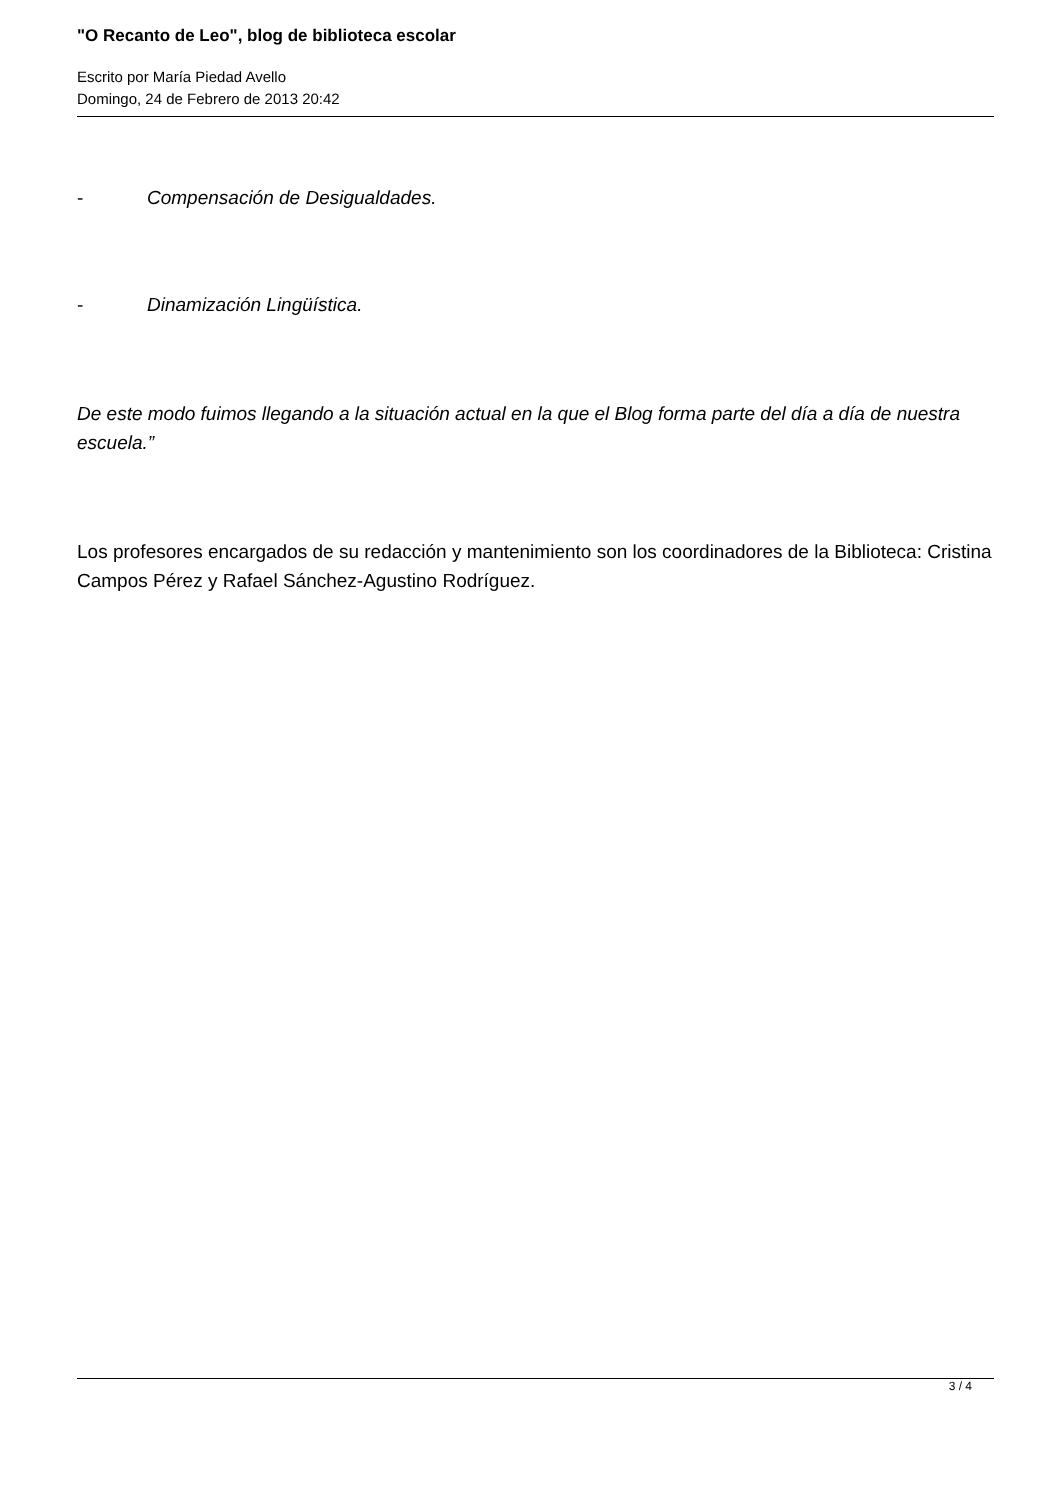"O Recanto de Leo", blog de biblioteca escolar
Escrito por María Piedad Avello
Domingo, 24 de Febrero de 2013 20:42
- Compensación de Desigualdades.
- Dinamización Lingüística.
De este modo fuimos llegando a la situación actual en la que el Blog forma parte del día a día de nuestra escuela.”
Los profesores encargados de su redacción y mantenimiento son los coordinadores de la Biblioteca: Cristina Campos Pérez y Rafael Sánchez-Agustino Rodríguez.
3 / 4